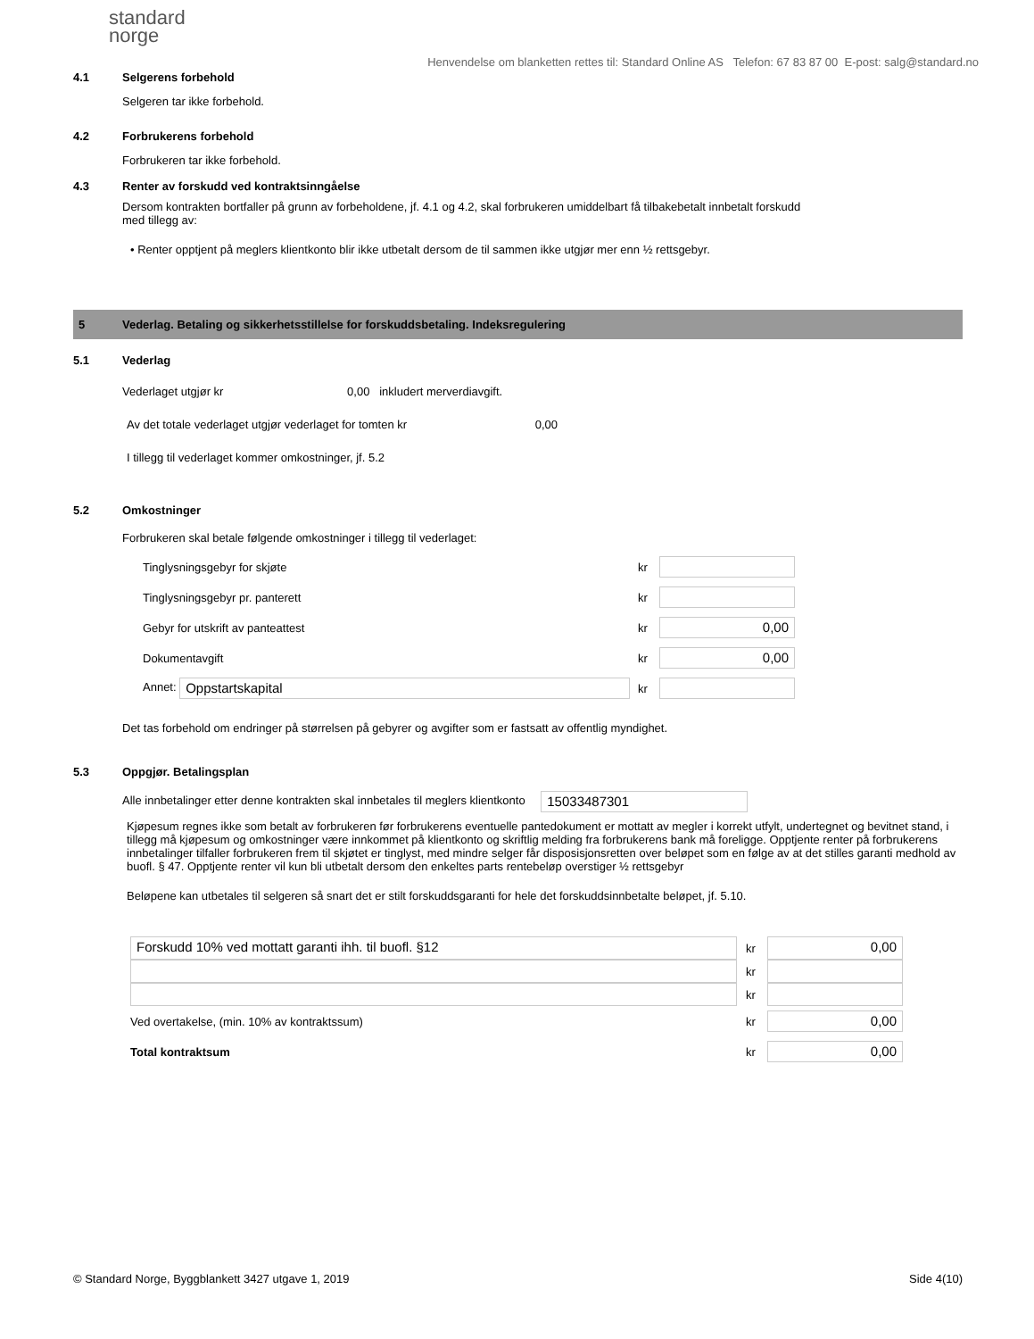standard
norge
Henvendelse om blanketten rettes til: Standard Online AS Telefon: 67 83 87 00 E-post: salg@standard.no
4.1 Selgerens forbehold
Selgeren tar ikke forbehold.
4.2 Forbrukerens forbehold
Forbrukeren tar ikke forbehold.
4.3 Renter av forskudd ved kontraktsinngåelse
Dersom kontrakten bortfaller på grunn av forbeholdene, jf. 4.1 og 4.2, skal forbrukeren umiddelbart få tilbakebetalt innbetalt forskudd
med tillegg av:
• Renter opptjent på meglers klientkonto blir ikke utbetalt dersom de til sammen ikke utgjør mer enn ½ rettsgebyr.
5 Vederlag. Betaling og sikkerhetsstillelse for forskuddsbetaling. Indeksregulering
5.1 Vederlag
Vederlaget utgjør kr 0,00 inkludert merverdiavgift.
Av det totale vederlaget utgjør vederlaget for tomten kr 0,00
I tillegg til vederlaget kommer omkostninger, jf. 5.2
5.2 Omkostninger
Forbrukeren skal betale følgende omkostninger i tillegg til vederlaget:
| Tinglysningsgebyr for skjøte | kr | |
| Tinglysningsgebyr pr. panterett | kr | |
| Gebyr for utskrift av panteattest | kr | 0,00 |
| Dokumentavgift | kr | 0,00 |
| Annet: Oppstartskapital | kr | |
Det tas forbehold om endringer på størrelsen på gebyrer og avgifter som er fastsatt av offentlig myndighet.
5.3 Oppgjør. Betalingsplan
Alle innbetalinger etter denne kontrakten skal innbetales til meglers klientkonto 15033487301
Kjøpesum regnes ikke som betalt av forbrukeren før forbrukerens eventuelle pantedokument er mottatt av megler i korrekt utfylt, undertegnet og bevitnet stand, i tillegg må kjøpesum og omkostninger være innkommet på klientkonto og skriftlig melding fra forbrukerens bank må foreligge. Opptjente renter på forbrukerens innbetalinger tilfaller forbrukeren frem til skjøtet er tinglyst, med mindre selger får disposisjonsretten over beløpet som en følge av at det stilles garanti medhold av buofl. § 47. Opptjente renter vil kun bli utbetalt dersom den enkeltes parts rentebeløp overstiger ½ rettsgebyr
Beløpene kan utbetales til selgeren så snart det er stilt forskuddsgaranti for hele det forskuddsinnbetalte beløpet, jf. 5.10.
| Forskudd 10% ved mottatt garanti ihh. til buofl. §12 | kr | 0,00 |
| | kr | |
| | kr | |
| Ved overtakelse, (min. 10% av kontraktssum) | kr | 0,00 |
| Total kontraktsum | kr | 0,00 |
© Standard Norge, Byggblankett 3427 utgave 1, 2019 Side 4(10)